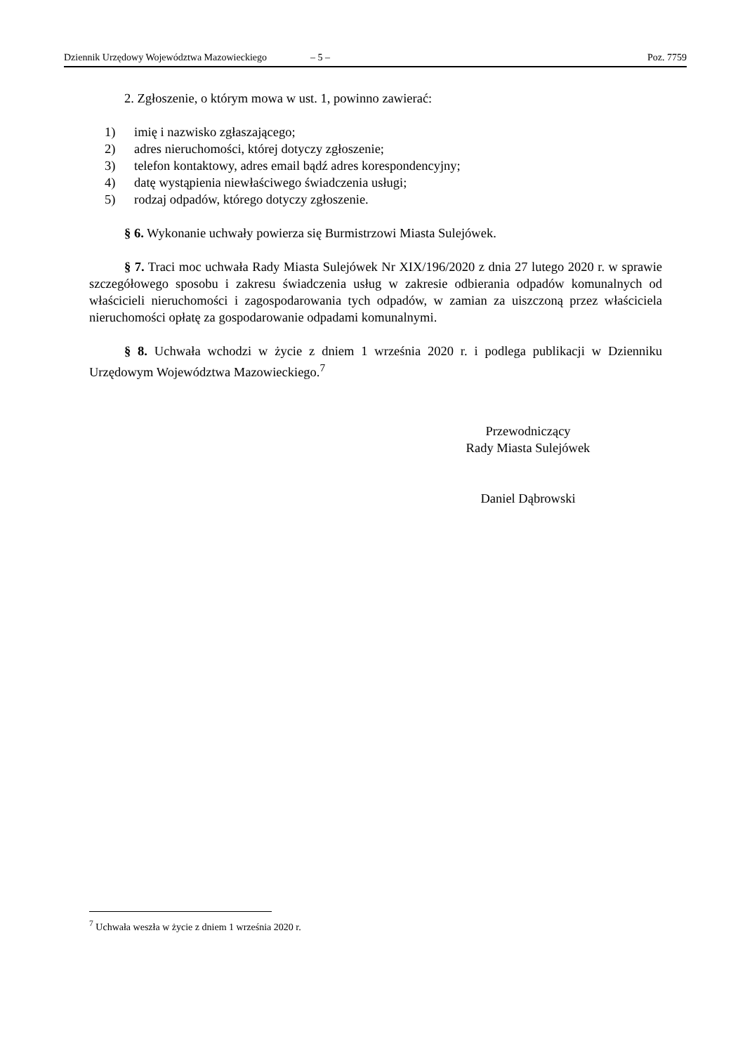Dziennik Urzędowy Województwa Mazowieckiego – 5 – Poz. 7759
2. Zgłoszenie, o którym mowa w ust. 1, powinno zawierać:
1) imię i nazwisko zgłaszającego;
2) adres nieruchomości, której dotyczy zgłoszenie;
3) telefon kontaktowy, adres email bądź adres korespondencyjny;
4) datę wystąpienia niewłaściwego świadczenia usługi;
5) rodzaj odpadów, którego dotyczy zgłoszenie.
§ 6. Wykonanie uchwały powierza się Burmistrzowi Miasta Sulejówek.
§ 7. Traci moc uchwała Rady Miasta Sulejówek Nr XIX/196/2020 z dnia 27 lutego 2020 r. w sprawie szczegółowego sposobu i zakresu świadczenia usług w zakresie odbierania odpadów komunalnych od właścicieli nieruchomości i zagospodarowania tych odpadów, w zamian za uiszczoną przez właściciela nieruchomości opłatę za gospodarowanie odpadami komunalnymi.
§ 8. Uchwała wchodzi w życie z dniem 1 września 2020 r. i podlega publikacji w Dzienniku Urzędowym Województwa Mazowieckiego.<sup>7</sup>
Przewodniczący
Rady Miasta Sulejówek
Daniel Dąbrowski
<sup>7</sup> Uchwała weszła w życie z dniem 1 września 2020 r.